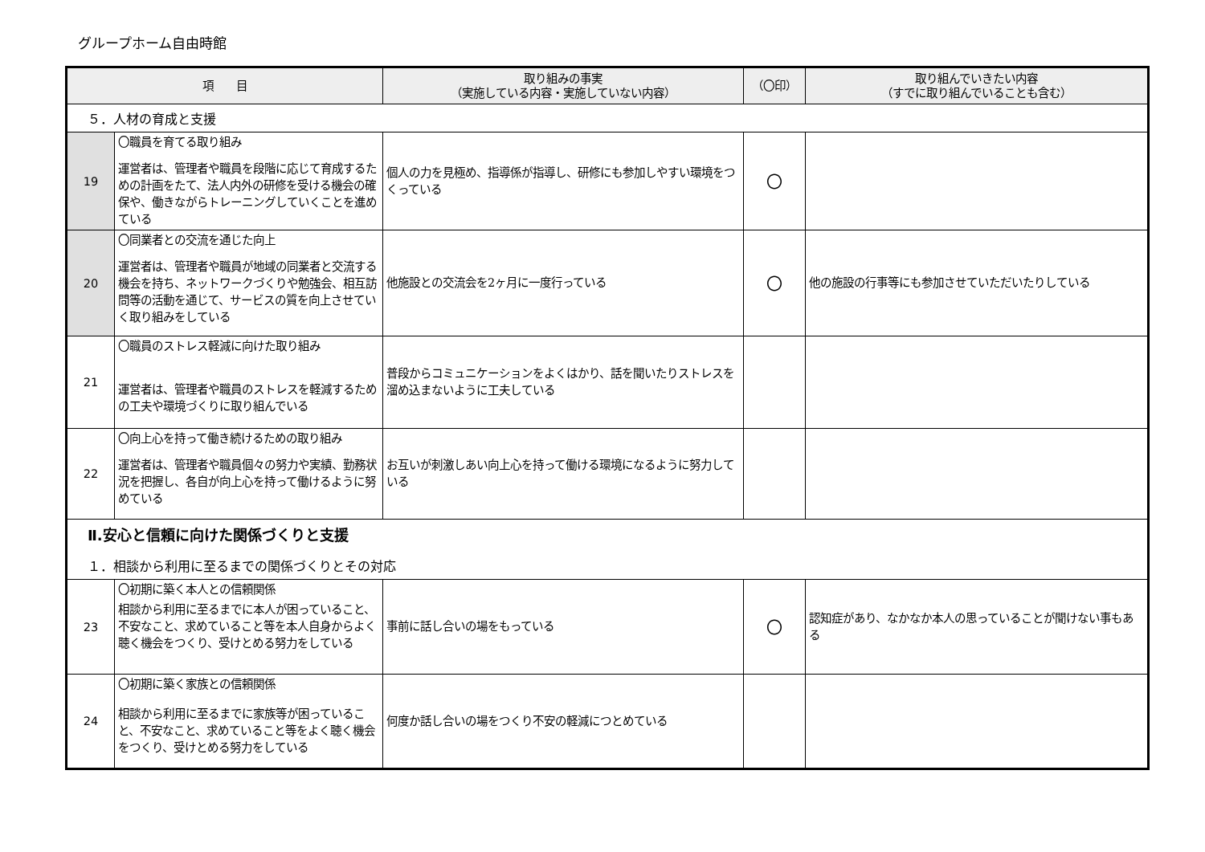グループホーム自由時館
| 項 目 | | 取り組みの事実 （実施している内容・実施していない内容） | （〇印） | 取り組んでいきたい内容 （すでに取り組んでいることも含む） |
| --- | --- | --- | --- | --- |
| ５．人材の育成と支援 | | | | |
| 19 | 〇職員を育てる取り組み 運営者は、管理者や職員を段階に応じて育成するための計画をたて、法人内外の研修を受ける機会の確保や、働きながらトレーニングしていくことを進めている | 個人の力を見極め、指導係が指導し、研修にも参加しやすい環境をつくっている | 〇 | |
| 20 | 〇同業者との交流を通じた向上 運営者は、管理者や職員が地域の同業者と交流する機会を持ち、ネットワークづくりや勉強会、相互訪問等の活動を通じて、サービスの質を向上させていく取り組みをしている | 他施設との交流会を2ヶ月に一度行っている | 〇 | 他の施設の行事等にも参加させていただいたりしている |
| 21 | 〇職員のストレス軽減に向けた取り組み 運営者は、管理者や職員のストレスを軽減するための工夫や環境づくりに取り組んでいる | 普段からコミュニケーションをよくはかり、話を聞いたりストレスを溜め込まないように工夫している | | |
| 22 | 〇向上心を持って働き続けるための取り組み 運営者は、管理者や職員個々の努力や実績、勤務状況を把握し、各自が向上心を持って働けるように努めている | お互いが刺激しあい向上心を持って働ける環境になるように努力している | | |
| Ⅱ.安心と信頼に向けた関係づくりと支援 １．相談から利用に至るまでの関係づくりとその対応 | | | | |
| 23 | 〇初期に築く本人との信頼関係 相談から利用に至るまでに本人が困っていること、不安なこと、求めていること等を本人自身からよく聴く機会をつくり、受けとめる努力をしている | 事前に話し合いの場をもっている | 〇 | 認知症があり、なかなか本人の思っていることが聞けない事もある |
| 24 | 〇初期に築く家族との信頼関係 相談から利用に至るまでに家族等が困っていること、不安なこと、求めていること等をよく聴く機会をつくり、受けとめる努力をしている | 何度か話し合いの場をつくり不安の軽減につとめている | | |